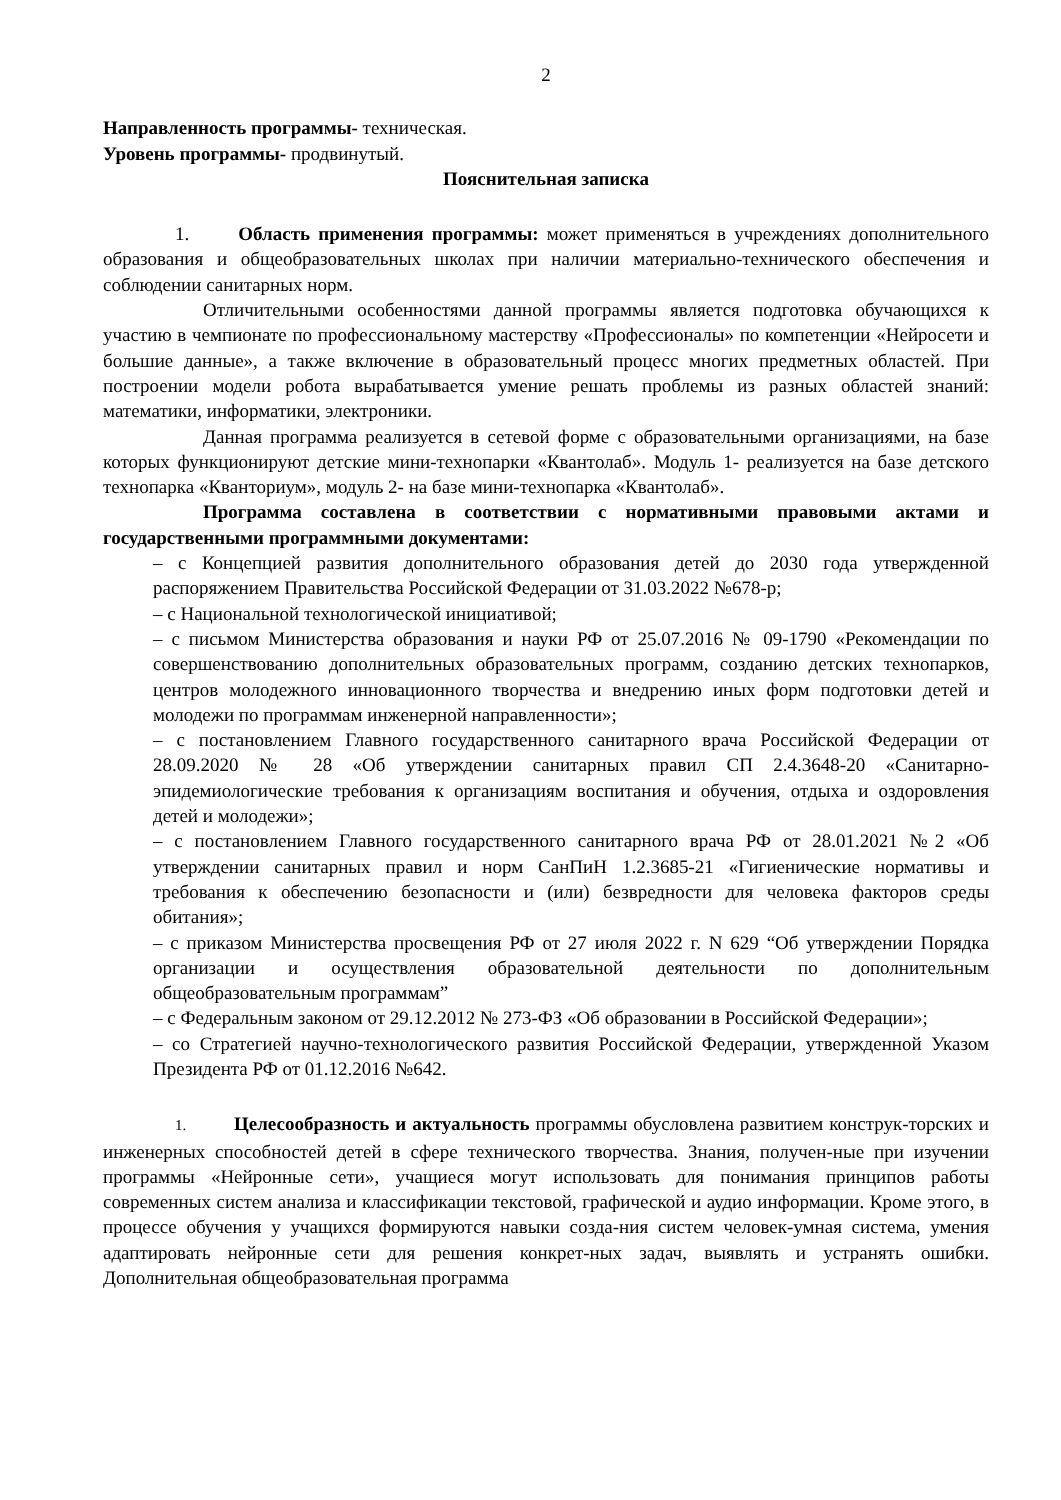2
Направленность программы- техническая.
Уровень программы- продвинутый.
Пояснительная записка
1. Область применения программы: может применяться в учреждениях дополнительного образования и общеобразовательных школах при наличии материально-технического обеспечения и соблюдении санитарных норм.
Отличительными особенностями данной программы является подготовка обучающихся к участию в чемпионате по профессиональному мастерству «Профессионалы» по компетенции «Нейросети и большие данные», а также включение в образовательный процесс многих предметных областей. При построении модели робота вырабатывается умение решать проблемы из разных областей знаний: математики, информатики, электроники.
Данная программа реализуется в сетевой форме с образовательными организациями, на базе которых функционируют детские мини-технопарки «Квантолаб». Модуль 1- реализуется на базе детского технопарка «Кванториум», модуль 2- на базе мини-технопарка «Квантолаб».
Программа составлена в соответствии с нормативными правовыми актами и государственными программными документами:
– с Концепцией развития дополнительного образования детей до 2030 года утвержденной распоряжением Правительства Российской Федерации от 31.03.2022 №678-р;
– с Национальной технологической инициативой;
– с письмом Министерства образования и науки РФ от 25.07.2016 № 09-1790 «Рекомендации по совершенствованию дополнительных образовательных программ, созданию детских технопарков, центров молодежного инновационного творчества и внедрению иных форм подготовки детей и молодежи по программам инженерной направленности»;
– с постановлением Главного государственного санитарного врача Российской Федерации от 28.09.2020 № 28 «Об утверждении санитарных правил СП 2.4.3648-20 «Санитарно-эпидемиологические требования к организациям воспитания и обучения, отдыха и оздоровления детей и молодежи»;
– с постановлением Главного государственного санитарного врача РФ от 28.01.2021 №2 «Об утверждении санитарных правил и норм СанПиН 1.2.3685-21 «Гигиенические нормативы и требования к обеспечению безопасности и (или) безвредности для человека факторов среды обитания»;
– с приказом Министерства просвещения РФ от 27 июля 2022 г. N 629 “Об утверждении Порядка организации и осуществления образовательной деятельности по дополнительным общеобразовательным программам”
– с Федеральным законом от 29.12.2012 № 273-ФЗ «Об образовании в Российской Федерации»;
– со Стратегией научно-технологического развития Российской Федерации, утвержденной Указом Президента РФ от 01.12.2016 №642.
1. Целесообразность и актуальность программы обусловлена развитием конструк-торских и инженерных способностей детей в сфере технического творчества. Знания, получен-ные при изучении программы «Нейронные сети», учащиеся могут использовать для понимания принципов работы современных систем анализа и классификации текстовой, графической и аудио информации. Кроме этого, в процессе обучения у учащихся формируются навыки созда-ния систем человек-умная система, умения адаптировать нейронные сети для решения конкрет-ных задач, выявлять и устранять ошибки. Дополнительная общеобразовательная программа